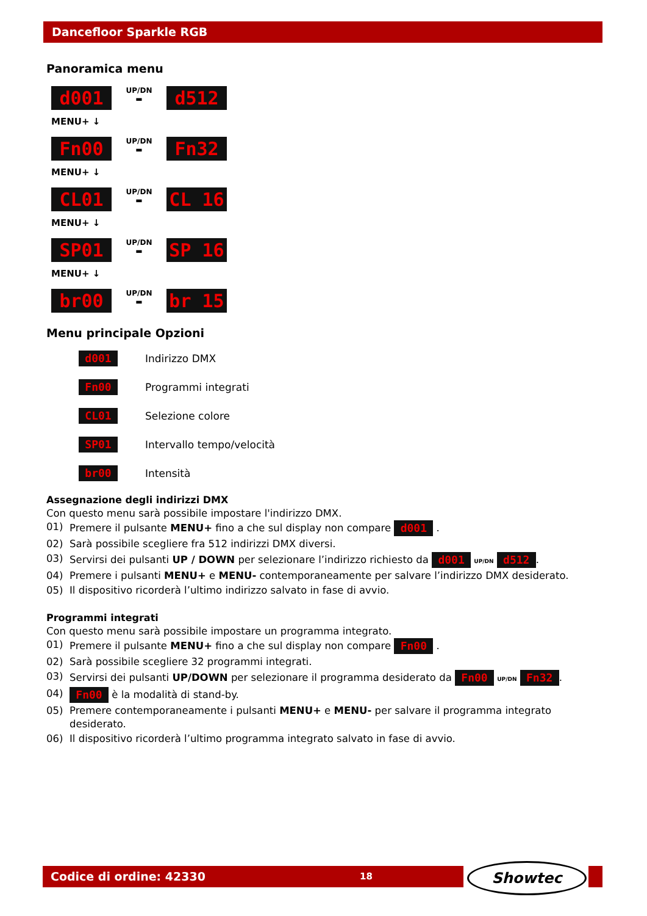Dancefloor Sparkle RGB
Panoramica menu
d001 UP/DN
▬ d512
MENU+ ↓
Fn00 UP/DN
▬ Fn32
MENU+ ↓
CL01 UP/DN
▬ CL 16
MENU+ ↓
SP01 UP/DN
▬ SP 16
MENU+ ↓
br00 UP/DN
▬ br 15
Menu principale Opzioni
d001 Indirizzo DMX
Fn00 Programmi integrati
CL01 Selezione colore
SP01 Intervallo tempo/velocità
br00 Intensità
Assegnazione degli indirizzi DMX
Con questo menu sarà possibile impostare l'indirizzo DMX.
01) Premere il pulsante MENU+ fino a che sul display non compare d001 .
02) Sarà possibile scegliere fra 512 indirizzi DMX diversi.
03) Servirsi dei pulsanti UP / DOWN per selezionare l’indirizzo richiesto da d001 UP/DN d512.
04) Premere i pulsanti MENU+ e MENU- contemporaneamente per salvare l’indirizzo DMX desiderato.
05) Il dispositivo ricorderà l’ultimo indirizzo salvato in fase di avvio.
Programmi integrati
Con questo menu sarà possibile impostare un programma integrato.
01) Premere il pulsante MENU+ fino a che sul display non compare Fn00 .
02) Sarà possibile scegliere 32 programmi integrati.
03) Servirsi dei pulsanti UP/DOWN per selezionare il programma desiderato da Fn00 UP/DN Fn32.
04) Fn00 è la modalità di stand-by.
05) Premere contemporaneamente i pulsanti MENU+ e MENU- per salvare il programma integrato desiderato.
06) Il dispositivo ricorderà l’ultimo programma integrato salvato in fase di avvio.
Codice di ordine: 42330 18 Showtec